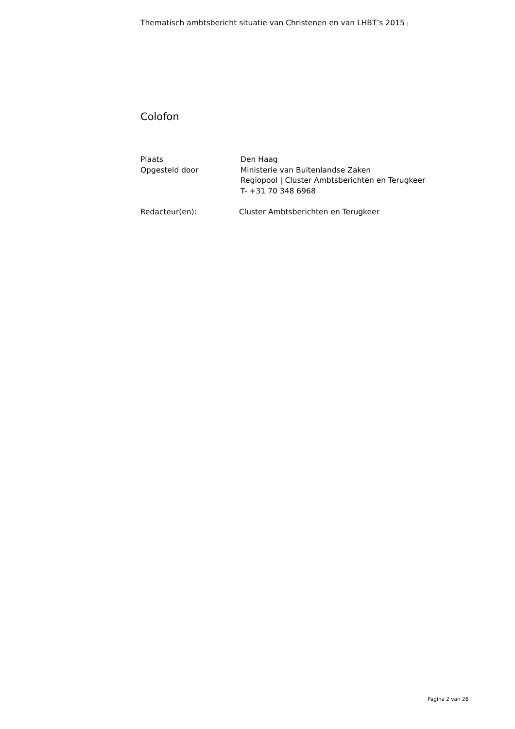Thematisch ambtsbericht situatie van Christenen en van LHBT’s 2015 |
Colofon
Plaats Den Haag
Opgesteld door Ministerie van Buitenlandse Zaken
Regiopool | Cluster Ambtsberichten en Terugkeer
T- +31 70 348 6968
Redacteur(en): Cluster Ambtsberichten en Terugkeer
Pagina 2 van 26